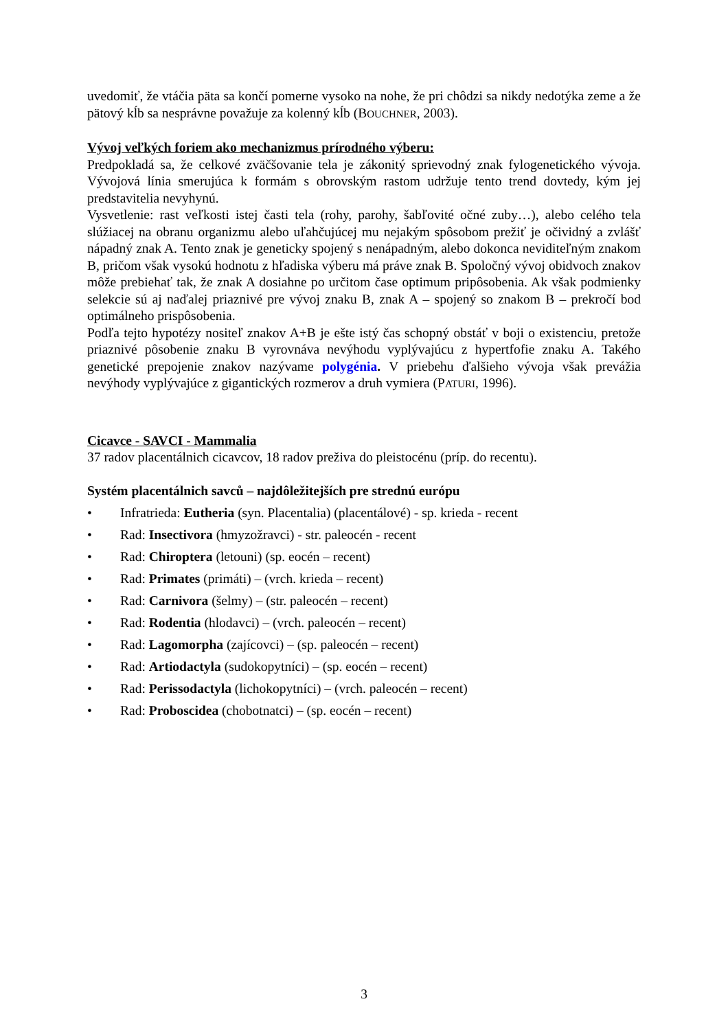uvedomiť, že vtáčia päta sa končí pomerne vysoko na nohe, že pri chôdzi sa nikdy nedotýka zeme a že pätový kĺb sa nesprávne považuje za kolenný kĺb (BOUCHNER, 2003).
Vývoj veľkých foriem ako mechanizmus prírodného výberu:
Predpokladá sa, že celkové zväčšovanie tela je zákonitý sprievodný znak fylogenetického vývoja. Vývojová línia smerujúca k formám s obrovským rastom udržuje tento trend dovtedy, kým jej predstavitelia nevyhynú.
Vysvetlenie: rast veľkosti istej časti tela (rohy, parohy, šabľovité očné zuby…), alebo celého tela slúžiacej na obranu organizmu alebo uľahčujúcej mu nejakým spôsobom prežiť je očividný a zvlášť nápadný znak A. Tento znak je geneticky spojený s nenápadným, alebo dokonca neviditeľným znakom B, pričom však vysokú hodnotu z hľadiska výberu má práve znak B. Spoločný vývoj obidvoch znakov môže prebiehať tak, že znak A dosiahne po určitom čase optimum pripôsobenia. Ak však podmienky selekcie sú aj naďalej priaznivé pre vývoj znaku B, znak A – spojený so znakom B – prekročí bod optimálneho prispôsobenia.
Podľa tejto hypotézy nositeľ znakov A+B je ešte istý čas schopný obstáť v boji o existenciu, pretože priaznivé pôsobenie znaku B vyrovnáva nevýhodu vyplývajúcu z hypertfofie znaku A. Takého genetické prepojenie znakov nazývame polygénia. V priebehu ďalšieho vývoja však prevážia nevýhody vyplývajúce z gigantických rozmerov a druh vymiera (PATURI, 1996).
Cicavce - SAVCI - Mammalia
37 radov placentálnich cicavcov, 18 radov preživa do pleistocénu (príp. do recentu).
Systém placentálnich savců – najdôležitejších pre strednú európu
• Infratrieda: Eutheria (syn. Placentalia) (placentálové) - sp. krieda - recent
• Rad: Insectivora (hmyzožravci) - str. paleocén - recent
• Rad: Chiroptera (letouni) (sp. eocén – recent)
• Rad: Primates (primáti) – (vrch. krieda – recent)
• Rad: Carnivora (šelmy) – (str. paleocén – recent)
• Rad: Rodentia (hlodavci) – (vrch. paleocén – recent)
• Rad: Lagomorpha (zajícovci) – (sp. paleocén – recent)
• Rad: Artiodactyla (sudokopytníci) – (sp. eocén – recent)
• Rad: Perissodactyla (lichokopytníci) – (vrch. paleocén – recent)
• Rad: Proboscidea (chobotnatci) – (sp. eocén – recent)
3